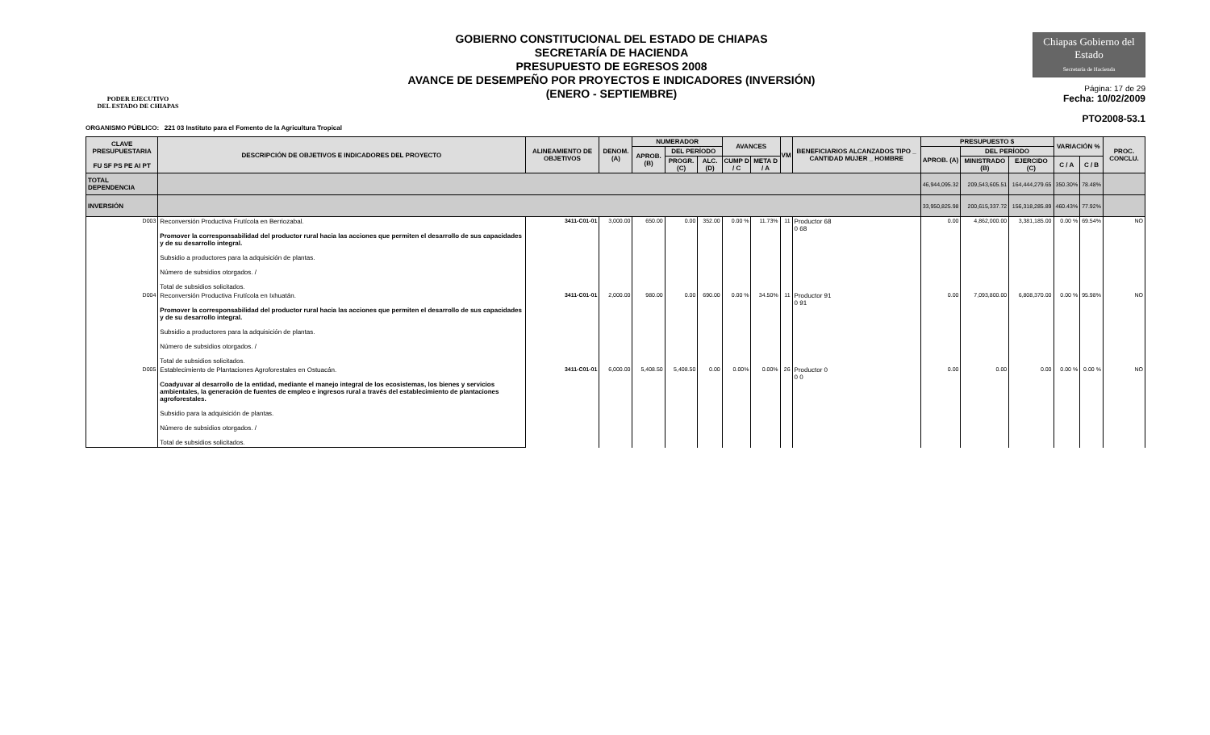PODER EJECUTIVO
DEL ESTADO DE CHIAPAS
GOBIERNO CONSTITUCIONAL DEL ESTADO DE CHIAPAS
SECRETARÍA DE HACIENDA
PRESUPUESTO DE EGRESOS 2008
AVANCE DE DESEMPEÑO POR PROYECTOS E INDICADORES (INVERSIÓN)
(ENERO - SEPTIEMBRE)
Chiapas Gobierno del Estado
Secretaría de Hacienda
Página: 17 de 29
Fecha: 10/02/2009
PTO2008-53.1
ORGANISMO PÚBLICO: 221 03 Instituto para el Fomento de la Agricultura Tropical
| CLAVE PRESUPUESTARIA FU SF PS PE AI PT | DESCRIPCIÓN DE OBJETIVOS E INDICADORES DEL PROYECTO | ALINEAMIENTO DE OBJETIVOS | DENOM. (A) | NUMERADOR | | | AVANCES | | VM | BENEFICIARIOS ALCANZADOS TIPO _ CANTIDAD MUJER _ HOMBRE | PRESUPUESTO $ | | | VARIACIÓN % | | PROC. CONCLU. |
| --- | --- | --- | --- | --- | --- | --- | --- | --- | --- | --- | --- | --- | --- | --- | --- | --- |
| | | | | APROB. (B) | DEL PERÍODO | | | | | | APROB. (A) | DEL PERÍODO | | | | |
| | | | | | PROGR. (C) | ALC. (D) | CUMP D / C | META D / A | | | | MINISTRADO (B) | EJERCIDO (C) | C / A | C / B | |
| TOTAL DEPENDENCIA | | | | | | | | | | | 46,944,095.32 | 209,543,605.51 | 164,444,279.65 | 350.30% | 78.48% | |
| INVERSIÓN | | | | | | | | | | | 33,950,825.98 | 200,615,337.72 | 156,318,285.89 | 460.43% | 77.92% | |
| D003 | Reconversión Productiva Frutícola en Berriozabal. Promover la corresponsabilidad del productor rural hacia las acciones que permiten el desarrollo de sus capacidades y de su desarrollo integral. Subsidio a productores para la adquisición de plantas. Número de subsidios otorgados. / Total de subsidios solicitados. | 3411-C01-01 | 3,000.00 | 650.00 | 0.00 | 352.00 | 0.00 % | 11.73% | 11 | Productor 68 0 68 | 0.00 | 4,862,000.00 | 3,381,185.00 | 0.00 % | 69.54% | NO |
| D004 | Reconversión Productiva Frutícola en Ixhuatán. Promover la corresponsabilidad del productor rural hacia las acciones que permiten el desarrollo de sus capacidades y de su desarrollo integral. Subsidio a productores para la adquisición de plantas. Número de subsidios otorgados. / Total de subsidios solicitados. | 3411-C01-01 | 2,000.00 | 980.00 | 0.00 | 690.00 | 0.00 % | 34.50% | 11 | Productor 91 0 91 | 0.00 | 7,093,800.00 | 6,808,370.00 | 0.00 % | 95.98% | NO |
| D005 | Establecimiento de Plantaciones Agroforestales en Ostuacán. Coadyuvar al desarrollo de la entidad, mediante el manejo integral de los ecosistemas, los bienes y servicios ambientales, la generación de fuentes de empleo e ingresos rural a través del establecimiento de plantaciones agroforestales. Subsidio para la adquisición de plantas. Número de subsidios otorgados. / Total de subsidios solicitados. | 3411-C01-01 | 6,000.00 | 5,408.50 | 5,408.50 | 0.00 | 0.00% | 0.00% | 26 | Productor 0 0 0 | 0.00 | 0.00 | 0.00 | 0.00 % | 0.00 % | NO |